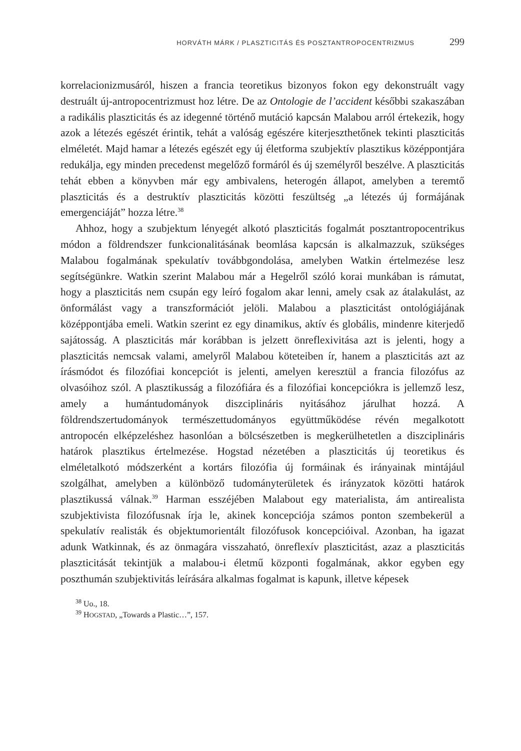HORVÁTH MÁRK / PLASZTICITÁS ÉS POSZTANTROPOCENTRIZMUS 299
korrelacionizmusáról, hiszen a francia teoretikus bizonyos fokon egy dekonstruált vagy destruált új-antropocentrizmust hoz létre. De az Ontologie de l’accident későbbi szakaszában a radikális plaszticitás és az idegenné történő mutáció kapcsán Malabou arról értekezik, hogy azok a létezés egészét érintik, tehát a valóság egészére kiterjeszthetőnek tekinti plaszticitás elméletét. Majd hamar a létezés egészét egy új életforma szubjektív plasztikus középpontjára redukálja, egy minden precedenst megelőző formáról és új személyről beszélve. A plaszticitás tehát ebben a könyvben már egy ambivalens, heterogén állapot, amelyben a teremtő plaszticitás és a destruktív plaszticitás közötti feszültség „a létezés új formájának emergenciáját” hozza létre.<sup>38</sup>
Ahhoz, hogy a szubjektum lényegét alkotó plaszticitás fogalmát posztantropocentrikus módon a földrendszer funkcionalitásának beomlása kapcsán is alkalmazzuk, szükséges Malabou fogalmának spekulatív továbbgondolása, amelyben Watkin értelmezése lesz segítségünkre. Watkin szerint Malabou már a Hegelről szóló korai munkában is rámutat, hogy a plaszticitás nem csupán egy leíró fogalom akar lenni, amely csak az átalakulást, az önformálást vagy a transzformációt jelöli. Malabou a plaszticitást ontológiájának középpontjába emeli. Watkin szerint ez egy dinamikus, aktív és globális, mindenre kiterjedő sajátosság. A plaszticitás már korábban is jelzett önreflexivitása azt is jelenti, hogy a plaszticitás nemcsak valami, amelyről Malabou köteteiben ír, hanem a plaszticitás azt az írásmódot és filozófiai koncepciót is jelenti, amelyen keresztül a francia filozófus az olvasóihoz szól. A plasztikusság a filozófiára és a filozófiai koncepciókra is jellemző lesz, amely a humántudományok diszciplináris nyitásához járulhat hozzá. A földrendszertudományok természettudományos együttműködése révén megalkotott antropocén elképzeléshez hasonlóan a bölcsészetben is megkerülhetetlen a diszciplináris határok plasztikus értelmezése. Hogstad nézetében a plaszticitás új teoretikus és elméletalkotó módszerként a kortárs filozófia új formáinak és irányainak mintájául szolgálhat, amelyben a különböző tudományterületek és irányzatok közötti határok plasztikussá válnak.<sup>39</sup> Harman esszéjében Malabout egy materialista, ám antirealista szubjektivista filozófusnak írja le, akinek koncepciója számos ponton szembekerül a spekulatív realisták és objektumorientált filozófusok koncepcióival. Azonban, ha igazat adunk Watkinnak, és az önmagára visszaható, önreflexív plaszticitást, azaz a plaszticitás plaszticitását tekintjük a malabou-i életmű központi fogalmának, akkor egyben egy poszthumán szubjektivitás leírására alkalmas fogalmat is kapunk, illetve képesek
<sup>38</sup> Uo., 18.
<sup>39</sup> HOGSTAD, „Towards a Plastic…”, 157.